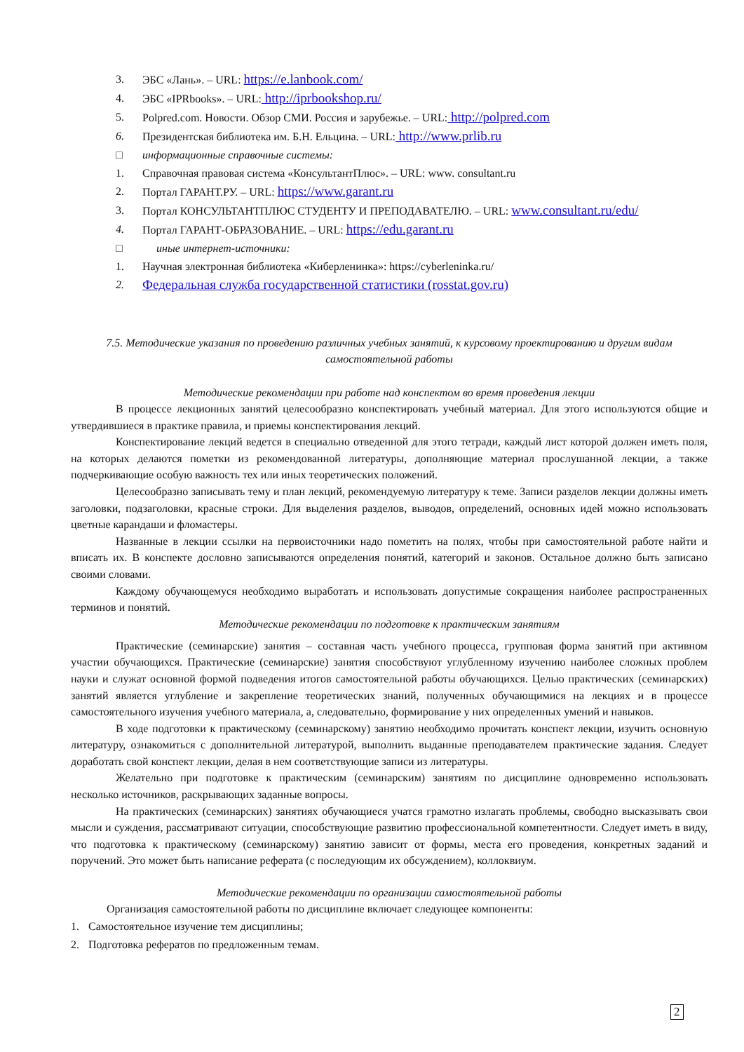3. ЭБС «Лань». – URL: https://e.lanbook.com/
4. ЭБС «IPRbooks». – URL: http://iprbookshop.ru/
5. Polpred.com. Новости. Обзор СМИ. Россия и зарубежье. – URL: http://polpred.com
6. Президентская библиотека им. Б.Н. Ельцина. – URL: http://www.prlib.ru
□ информационные справочные системы:
1. Справочная правовая система «КонсультантПлюс». – URL: www. consultant.ru
2. Портал ГАРАНТ.РУ. – URL: https://www.garant.ru
3. Портал КОНСУЛЬТАНТПЛЮС СТУДЕНТУ И ПРЕПОДАВАТЕЛЮ. – URL: www.consultant.ru/edu/
4. Портал ГАРАНТ-ОБРАЗОВАНИЕ. – URL: https://edu.garant.ru
□ иные интернет-источники:
1. Научная электронная библиотека «Киберленинка»: https://cyberleninka.ru/
2. Федеральная служба государственной статистики (rosstat.gov.ru)
7.5. Методические указания по проведению различных учебных занятий, к курсовому проектированию и другим видам самостоятельной работы
Методические рекомендации при работе над конспектом во время проведения лекции
В процессе лекционных занятий целесообразно конспектировать учебный материал. Для этого используются общие и утвердившиеся в практике правила, и приемы конспектирования лекций.
Конспектирование лекций ведется в специально отведенной для этого тетради, каждый лист которой должен иметь поля, на которых делаются пометки из рекомендованной литературы, дополняющие материал прослушанной лекции, а также подчеркивающие особую важность тех или иных теоретических положений.
Целесообразно записывать тему и план лекций, рекомендуемую литературу к теме. Записи разделов лекции должны иметь заголовки, подзаголовки, красные строки. Для выделения разделов, выводов, определений, основных идей можно использовать цветные карандаши и фломастеры.
Названные в лекции ссылки на первоисточники надо пометить на полях, чтобы при самостоятельной работе найти и вписать их. В конспекте дословно записываются определения понятий, категорий и законов. Остальное должно быть записано своими словами.
Каждому обучающемуся необходимо выработать и использовать допустимые сокращения наиболее распространенных терминов и понятий.
Методические рекомендации по подготовке к практическим занятиям
Практические (семинарские) занятия – составная часть учебного процесса, групповая форма занятий при активном участии обучающихся. Практические (семинарские) занятия способствуют углубленному изучению наиболее сложных проблем науки и служат основной формой подведения итогов самостоятельной работы обучающихся. Целью практических (семинарских) занятий является углубление и закрепление теоретических знаний, полученных обучающимися на лекциях и в процессе самостоятельного изучения учебного материала, а, следовательно, формирование у них определенных умений и навыков.
В ходе подготовки к практическому (семинарскому) занятию необходимо прочитать конспект лекции, изучить основную литературу, ознакомиться с дополнительной литературой, выполнить выданные преподавателем практические задания. Следует доработать свой конспект лекции, делая в нем соответствующие записи из литературы.
Желательно при подготовке к практическим (семинарским) занятиям по дисциплине одновременно использовать несколько источников, раскрывающих заданные вопросы.
На практических (семинарских) занятиях обучающиеся учатся грамотно излагать проблемы, свободно высказывать свои мысли и суждения, рассматривают ситуации, способствующие развитию профессиональной компетентности. Следует иметь в виду, что подготовка к практическому (семинарскому) занятию зависит от формы, места его проведения, конкретных заданий и поручений. Это может быть написание реферата (с последующим их обсуждением), коллоквиум.
Методические рекомендации по организации самостоятельной работы
Организация самостоятельной работы по дисциплине включает следующее компоненты:
1. Самостоятельное изучение тем дисциплины;
2. Подготовка рефератов по предложенным темам.
2